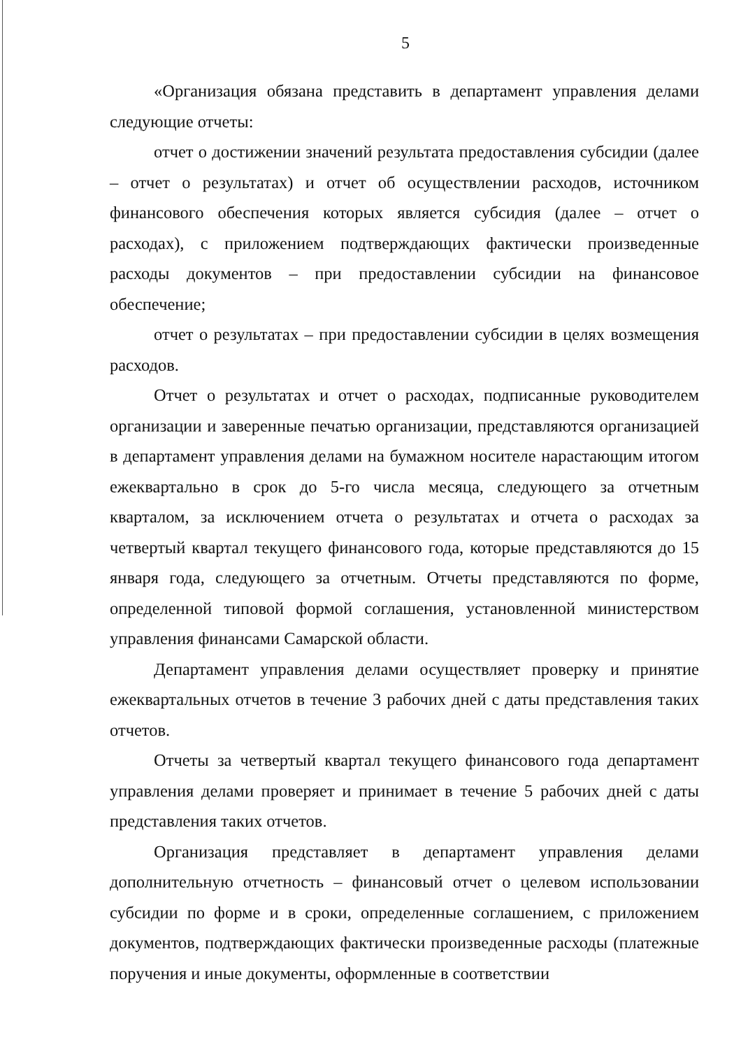5
«Организация обязана представить в департамент управления делами следующие отчеты:
отчет о достижении значений результата предоставления субсидии (далее – отчет о результатах) и отчет об осуществлении расходов, источником финансового обеспечения которых является субсидия (далее – отчет о расходах), с приложением подтверждающих фактически произведенные расходы документов – при предоставлении субсидии на финансовое обеспечение;
отчет о результатах – при предоставлении субсидии в целях возмещения расходов.
Отчет о результатах и отчет о расходах, подписанные руководителем организации и заверенные печатью организации, представляются организацией в департамент управления делами на бумажном носителе нарастающим итогом ежеквартально в срок до 5-го числа месяца, следующего за отчетным кварталом, за исключением отчета о результатах и отчета о расходах за четвертый квартал текущего финансового года, которые представляются до 15 января года, следующего за отчетным. Отчеты представляются по форме, определенной типовой формой соглашения, установленной министерством управления финансами Самарской области.
Департамент управления делами осуществляет проверку и принятие ежеквартальных отчетов в течение 3 рабочих дней с даты представления таких отчетов.
Отчеты за четвертый квартал текущего финансового года департамент управления делами проверяет и принимает в течение 5 рабочих дней с даты представления таких отчетов.
Организация представляет в департамент управления делами дополнительную отчетность – финансовый отчет о целевом использовании субсидии по форме и в сроки, определенные соглашением, с приложением документов, подтверждающих фактически произведенные расходы (платежные поручения и иные документы, оформленные в соответствии